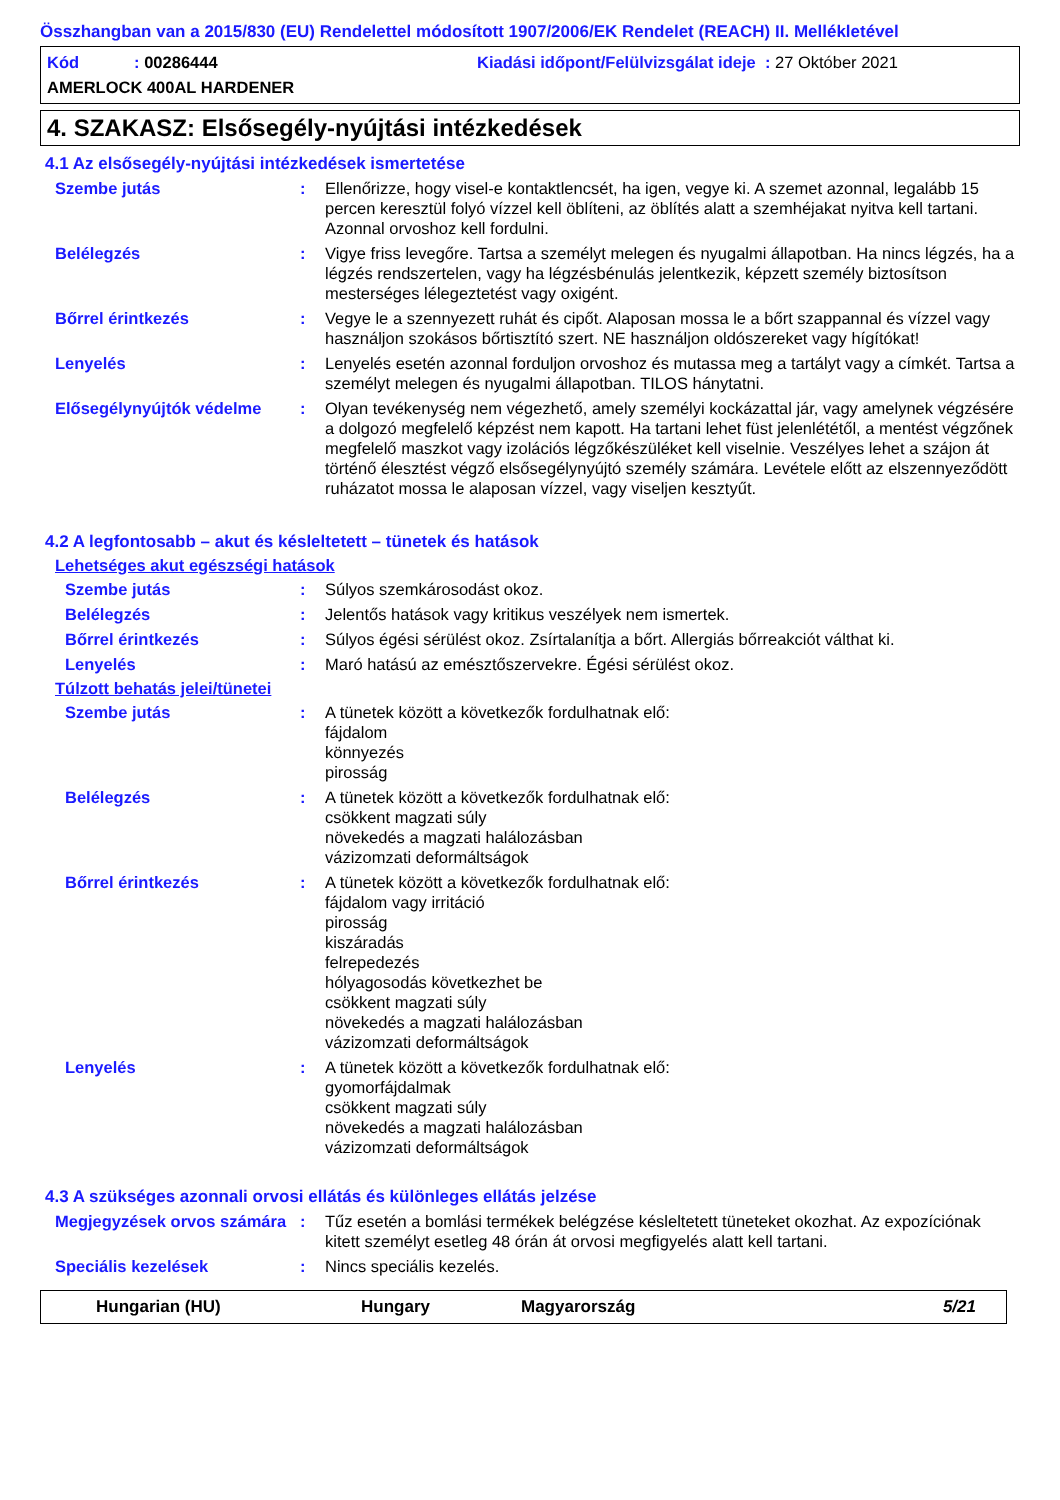Összhangban van a 2015/830 (EU) Rendelettel módosított 1907/2006/EK Rendelet (REACH) II. Mellékletével
Kód : 00286444 Kiadási időpont/Felülvizsgálat ideje : 27 Október 2021
AMERLOCK 400AL HARDENER
4. SZAKASZ: Elsősegély-nyújtási intézkedések
4.1 Az elsősegély-nyújtási intézkedések ismertetése
Szembe jutás: Ellenőrizze, hogy visel-e kontaktlencsét, ha igen, vegye ki. A szemet azonnal, legalább 15 percen keresztül folyó vízzel kell öblíteni, az öblítés alatt a szemhéjakat nyitva kell tartani. Azonnal orvoshoz kell fordulni.
Belélegzés: Vigye friss levegőre. Tartsa a személyt melegen és nyugalmi állapotban. Ha nincs légzés, ha a légzés rendszertelen, vagy ha légzésbénulás jelentkezik, képzett személy biztosítson mesterséges lélegeztetést vagy oxigént.
Bőrrel érintkezés: Vegye le a szennyezett ruhát és cipőt. Alaposan mossa le a bőrt szappannal és vízzel vagy használjon szokásos bőrtisztító szert. NE használjon oldószereket vagy hígítókat!
Lenyelés: Lenyelés esetén azonnal forduljon orvoshoz és mutassa meg a tartályt vagy a címkét. Tartsa a személyt melegen és nyugalmi állapotban. TILOS hánytatni.
Elősegélynyújtók védelme: Olyan tevékenység nem végezhető, amely személyi kockázattal jár, vagy amelynek végzésére a dolgozó megfelelő képzést nem kapott. Ha tartani lehet füst jelenlététől, a mentést végzőnek megfelelő maszkot vagy izolációs légzőkészüléket kell viselnie. Veszélyes lehet a szájon át történő élesztést végző elsősegélynyújtó személy számára. Levétele előtt az elszennyeződött ruházatot mossa le alaposan vízzel, vagy viseljen kesztyűt.
4.2 A legfontosabb – akut és késleltetett – tünetek és hatások
Lehetséges akut egészségi hatások
Szembe jutás: Súlyos szemkárosodást okoz.
Belélegzés: Jelentős hatások vagy kritikus veszélyek nem ismertek.
Bőrrel érintkezés: Súlyos égési sérülést okoz. Zsírtalanítja a bőrt. Allergiás bőrreakciót válthat ki.
Lenyelés: Maró hatású az emésztőszervekre. Égési sérülést okoz.
Túlzott behatás jelei/tünetei
Szembe jutás: A tünetek között a következők fordulhatnak elő:
fájdalom
könnyezés
pirosság
Belélegzés: A tünetek között a következők fordulhatnak elő:
csökkent magzati súly
növekedés a magzati halálozásban
vázizomzati deformáltságok
Bőrrel érintkezés: A tünetek között a következők fordulhatnak elő:
fájdalom vagy irritáció
pirosság
kiszáradás
felrepedezés
hólyagosodás következhet be
csökkent magzati súly
növekedés a magzati halálozásban
vázizomzati deformáltságok
Lenyelés: A tünetek között a következők fordulhatnak elő:
gyomorfájdalmak
csökkent magzati súly
növekedés a magzati halálozásban
vázizomzati deformáltságok
4.3 A szükséges azonnali orvosi ellátás és különleges ellátás jelzése
Megjegyzések orvos számára: Tűz esetén a bomlási termékek belégzése késleltetett tüneteket okozhat. Az expozíciónak kitett személyt esetleg 48 órán át orvosi megfigyelés alatt kell tartani.
Speciális kezelések: Nincs speciális kezelés.
Hungarian (HU) Hungary Magyarország 5/21